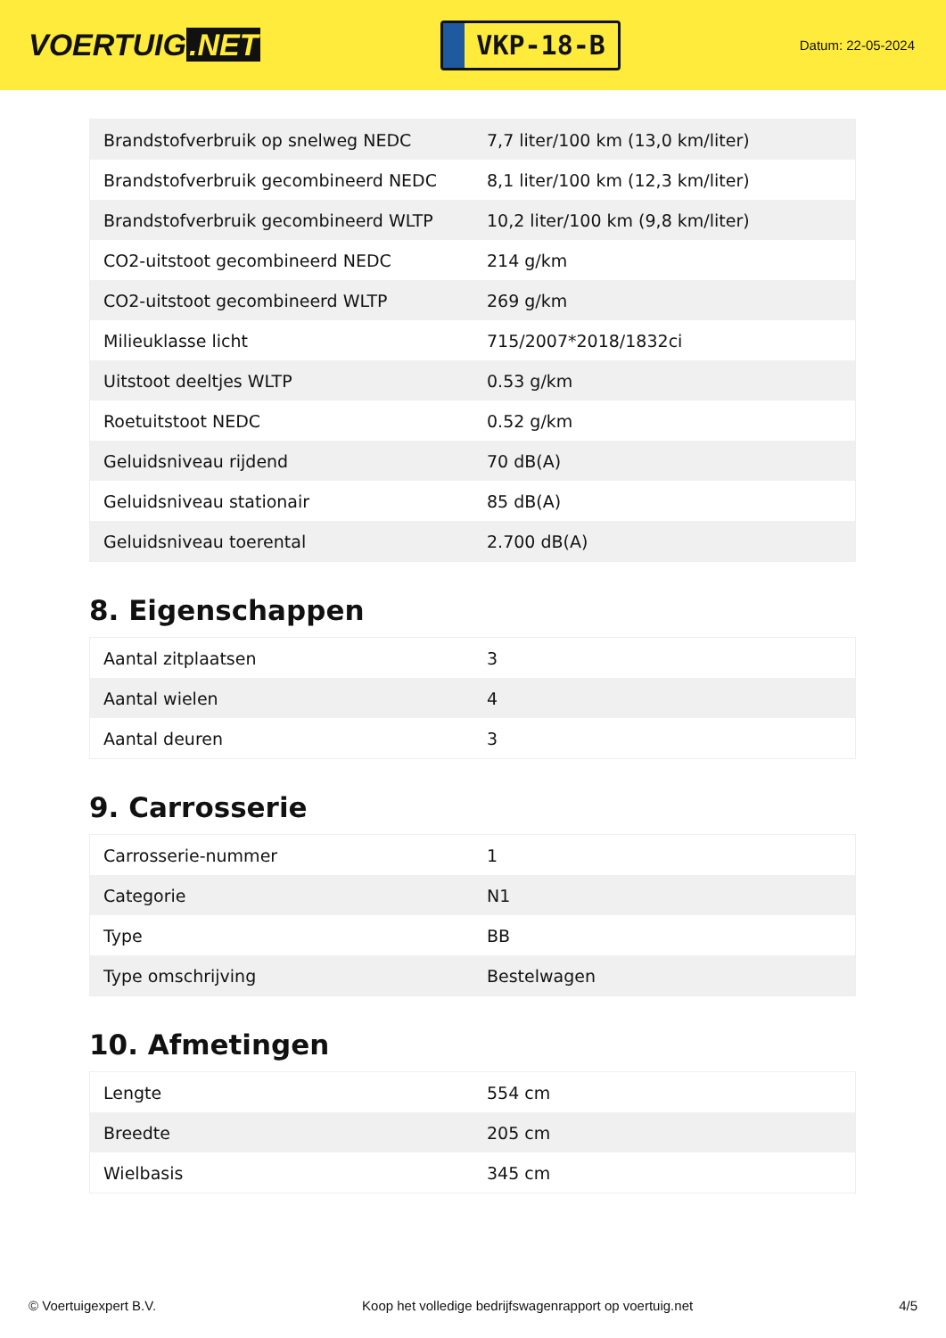VOERTUIG.NET
VKP-18-B
Datum: 22-05-2024
| Brandstofverbruik op snelweg NEDC | 7,7 liter/100 km (13,0 km/liter) |
| Brandstofverbruik gecombineerd NEDC | 8,1 liter/100 km (12,3 km/liter) |
| Brandstofverbruik gecombineerd WLTP | 10,2 liter/100 km (9,8 km/liter) |
| CO2-uitstoot gecombineerd NEDC | 214 g/km |
| CO2-uitstoot gecombineerd WLTP | 269 g/km |
| Milieuklasse licht | 715/2007*2018/1832ci |
| Uitstoot deeltjes WLTP | 0.53 g/km |
| Roetuitstoot NEDC | 0.52 g/km |
| Geluidsniveau rijdend | 70 dB(A) |
| Geluidsniveau stationair | 85 dB(A) |
| Geluidsniveau toerental | 2.700 dB(A) |
8. Eigenschappen
| Aantal zitplaatsen | 3 |
| Aantal wielen | 4 |
| Aantal deuren | 3 |
9. Carrosserie
| Carrosserie-nummer | 1 |
| Categorie | N1 |
| Type | BB |
| Type omschrijving | Bestelwagen |
10. Afmetingen
| Lengte | 554 cm |
| Breedte | 205 cm |
| Wielbasis | 345 cm |
© Voertuigexpert B.V. Koop het volledige bedrijfswagenrapport op voertuig.net 4/5